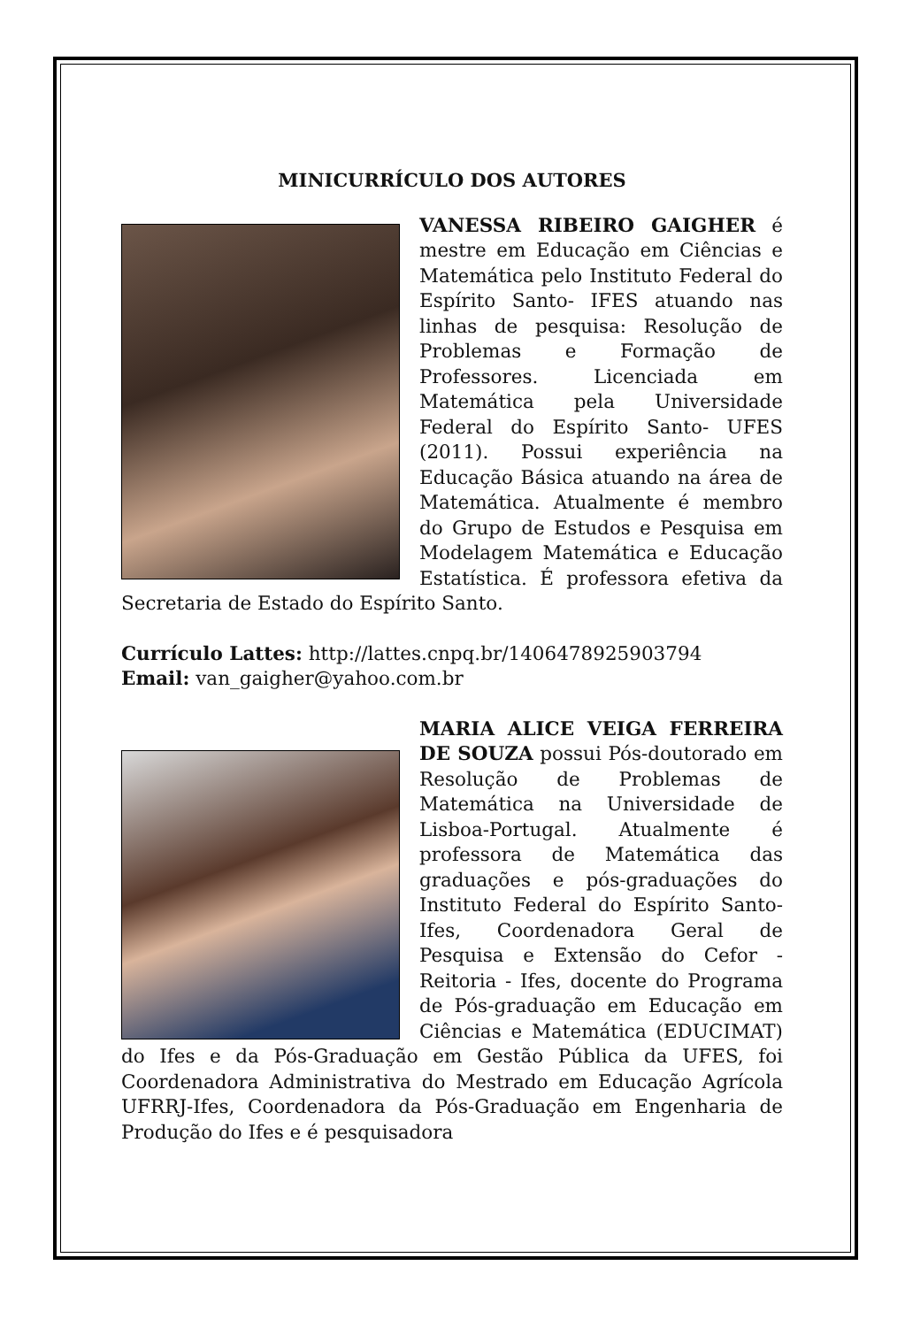MINICURRÍCULO DOS AUTORES
VANESSA RIBEIRO GAIGHER é mestre em Educação em Ciências e Matemática pelo Instituto Federal do Espírito Santo- IFES atuando nas linhas de pesquisa: Resolução de Problemas e Formação de Professores. Licenciada em Matemática pela Universidade Federal do Espírito Santo- UFES (2011). Possui experiência na Educação Básica atuando na área de Matemática. Atualmente é membro do Grupo de Estudos e Pesquisa em Modelagem Matemática e Educação Estatística. É professora efetiva da Secretaria de Estado do Espírito Santo.
Currículo Lattes: http://lattes.cnpq.br/1406478925903794
Email: van_gaigher@yahoo.com.br
MARIA ALICE VEIGA FERREIRA DE SOUZA possui Pós-doutorado em Resolução de Problemas de Matemática na Universidade de Lisboa-Portugal. Atualmente é professora de Matemática das graduações e pós-graduações do Instituto Federal do Espírito Santo-Ifes, Coordenadora Geral de Pesquisa e Extensão do Cefor - Reitoria - Ifes, docente do Programa de Pós-graduação em Educação em Ciências e Matemática (EDUCIMAT) do Ifes e da Pós-Graduação em Gestão Pública da UFES, foi Coordenadora Administrativa do Mestrado em Educação Agrícola UFRRJ-Ifes, Coordenadora da Pós-Graduação em Engenharia de Produção do Ifes e é pesquisadora